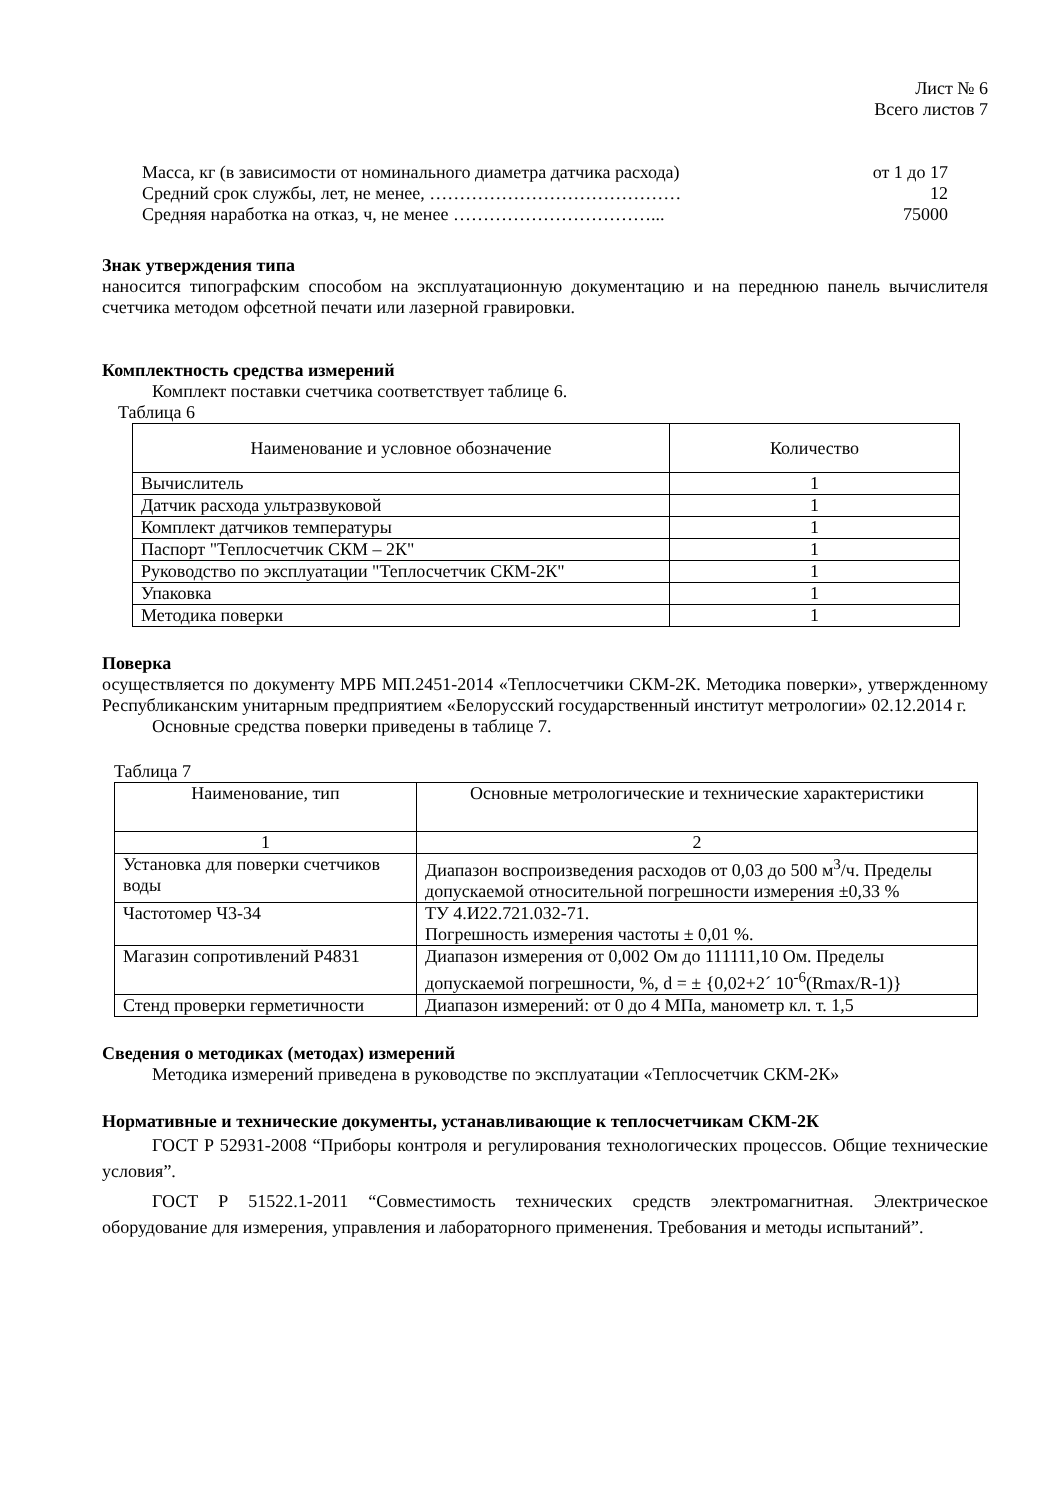Лист № 6
Всего листов 7
Масса, кг (в зависимости от номинального диаметра датчика расхода) от 1 до 17
Средний срок службы, лет, не менее, …………………………………… 12
Средняя наработка на отказ, ч, не менее ……………………………... 75000
Знак утверждения типа
наносится типографским способом на эксплуатационную документацию и на переднюю панель вычислителя счетчика методом офсетной печати или лазерной гравировки.
Комплектность средства измерений
Комплект поставки счетчика соответствует таблице 6.
Таблица 6
| Наименование и условное обозначение | Количество |
| --- | --- |
| Вычислитель | 1 |
| Датчик расхода ультразвуковой | 1 |
| Комплект датчиков температуры | 1 |
| Паспорт "Теплосчетчик СКМ – 2К" | 1 |
| Руководство по эксплуатации "Теплосчетчик СКМ-2К" | 1 |
| Упаковка | 1 |
| Методика поверки | 1 |
Поверка
осуществляется по документу МРБ МП.2451-2014 «Теплосчетчики СКМ-2К. Методика поверки», утвержденному Республиканским унитарным предприятием «Белорусский государственный институт метрологии» 02.12.2014 г.
Основные средства поверки приведены в таблице 7.
Таблица 7
| Наименование, тип | Основные метрологические и технические характеристики |
| --- | --- |
| 1 | 2 |
| Установка для поверки счетчиков воды | Диапазон воспроизведения расходов от 0,03 до 500 м<sup>3</sup>/ч. Пределы допускаемой относительной погрешности измерения ±0,33 % |
| Частотомер Ч3-34 | ТУ 4.И22.721.032-71. Погрешность измерения частоты ± 0,01 %. |
| Магазин сопротивлений Р4831 | Диапазон измерения от 0,002 Ом до 111111,10 Ом. Пределы допускаемой погрешности, %, d = ± {0,02+2´ 10<sup>-6</sup>(Rmax/R-1)} |
| Стенд проверки герметичности | Диапазон измерений: от 0 до 4 МПа, манометр кл. т. 1,5 |
Сведения о методиках (методах) измерений
Методика измерений приведена в руководстве по эксплуатации «Теплосчетчик СКМ-2К»
Нормативные и технические документы, устанавливающие к теплосчетчикам СКМ-2К
ГОСТ Р 52931-2008 “Приборы контроля и регулирования технологических процессов. Общие технические условия”.
ГОСТ Р 51522.1-2011 “Совместимость технических средств электромагнитная. Электрическое оборудование для измерения, управления и лабораторного применения. Требования и методы испытаний”.